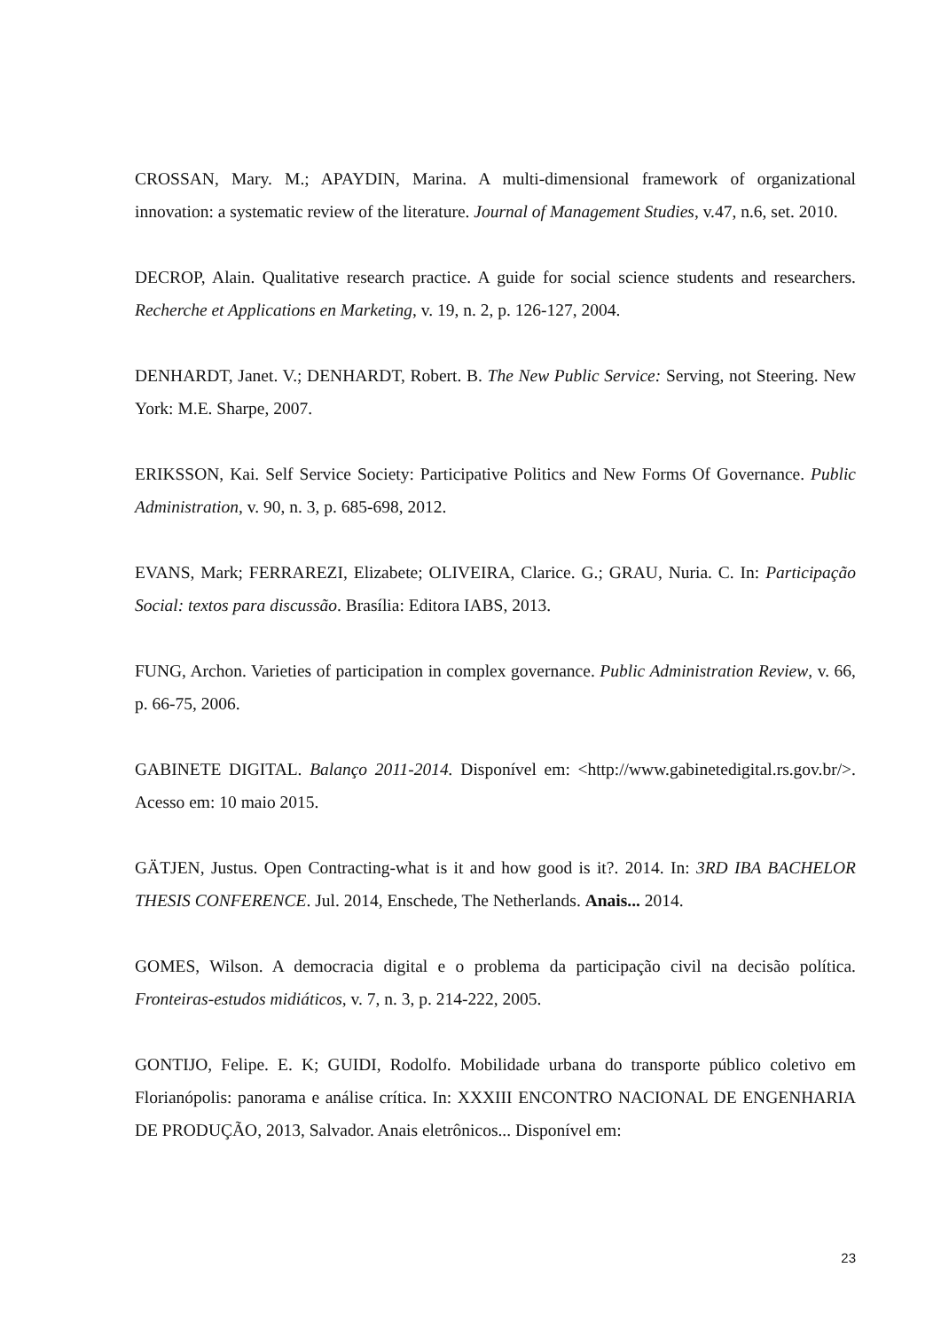CROSSAN, Mary. M.; APAYDIN, Marina. A multi-dimensional framework of organizational innovation: a systematic review of the literature. Journal of Management Studies, v.47, n.6, set. 2010.
DECROP, Alain. Qualitative research practice. A guide for social science students and researchers. Recherche et Applications en Marketing, v. 19, n. 2, p. 126-127, 2004.
DENHARDT, Janet. V.; DENHARDT, Robert. B. The New Public Service: Serving, not Steering. New York: M.E. Sharpe, 2007.
ERIKSSON, Kai. Self Service Society: Participative Politics and New Forms Of Governance. Public Administration, v. 90, n. 3, p. 685-698, 2012.
EVANS, Mark; FERRAREZI, Elizabete; OLIVEIRA, Clarice. G.; GRAU, Nuria. C. In: Participação Social: textos para discussão. Brasília: Editora IABS, 2013.
FUNG, Archon. Varieties of participation in complex governance. Public Administration Review, v. 66, p. 66-75, 2006.
GABINETE DIGITAL. Balanço 2011-2014. Disponível em: <http://www.gabinetedigital.rs.gov.br/>. Acesso em: 10 maio 2015.
GÄTJEN, Justus. Open Contracting-what is it and how good is it?. 2014. In: 3RD IBA BACHELOR THESIS CONFERENCE. Jul. 2014, Enschede, The Netherlands. Anais... 2014.
GOMES, Wilson. A democracia digital e o problema da participação civil na decisão política. Fronteiras-estudos midiáticos, v. 7, n. 3, p. 214-222, 2005.
GONTIJO, Felipe. E. K; GUIDI, Rodolfo. Mobilidade urbana do transporte público coletivo em Florianópolis: panorama e análise crítica. In: XXXIII ENCONTRO NACIONAL DE ENGENHARIA DE PRODUÇÃO, 2013, Salvador. Anais eletrônicos... Disponível em:
23